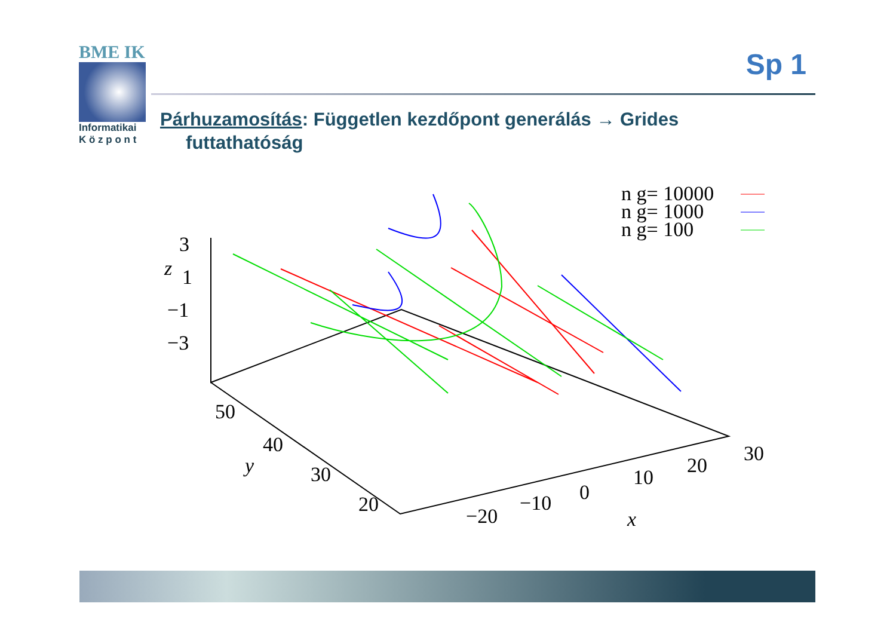BME IK
Informatikai
K ö z p o n t
Sp 1
Párhuzamosítás: Független kezdőpont generálás → Grides
futtathatóság
3
z
1
−1
−3
50
40
y
30
20
−20
−10
0
10
20
30
x
n g= 10000
n g= 1000
n g= 100